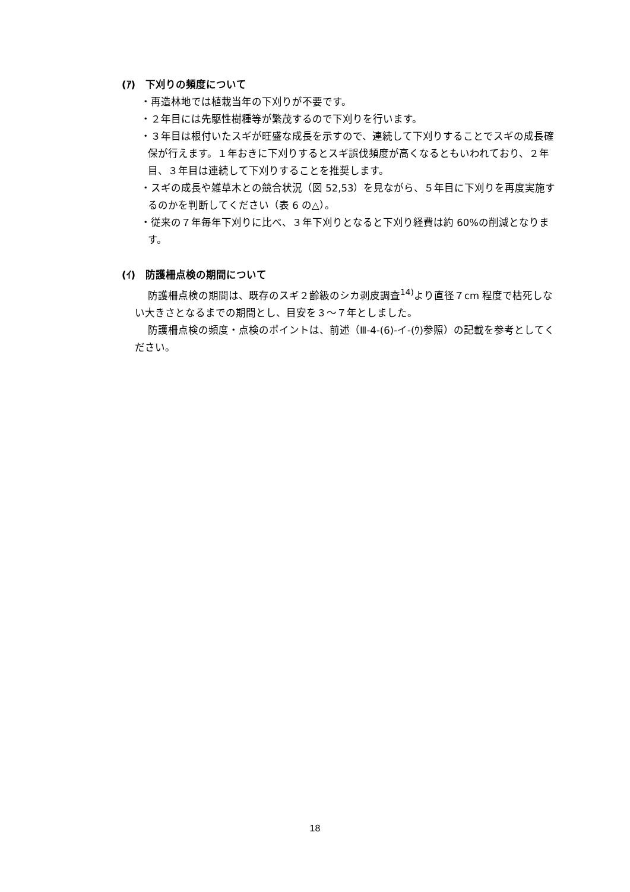(ｱ)　下刈りの頻度について
・再造林地では植栽当年の下刈りが不要です。
・２年目には先駆性樹種等が繁茂するので下刈りを行います。
・３年目は根付いたスギが旺盛な成長を示すので、連続して下刈りすることでスギの成長確保が行えます。１年おきに下刈りするとスギ誤伐頻度が高くなるともいわれており、２年目、３年目は連続して下刈りすることを推奨します。
・スギの成長や雑草木との競合状況（図 52,53）を見ながら、５年目に下刈りを再度実施するのかを判断してください（表 6 の△）。
・従来の７年毎年下刈りに比べ、３年下刈りとなると下刈り経費は約 60%の削減となります。
(ｲ)　防護柵点検の期間について
防護柵点検の期間は、既存のスギ２齢級のシカ剥皮調査<sup>14)</sup>より直径７cm 程度で枯死しない大きさとなるまでの期間とし、目安を３～７年としました。
防護柵点検の頻度・点検のポイントは、前述（Ⅲ-4-(6)-イ-(ｳ)参照）の記載を参考としてください。
18